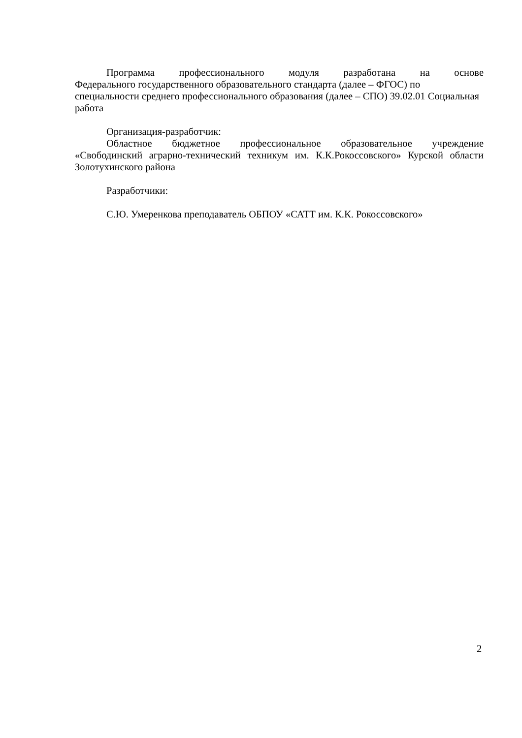Программа профессионального модуля разработана на основе
Федерального государственного образовательного стандарта (далее – ФГОС) по специальности среднего профессионального образования (далее – СПО) 39.02.01 Социальная работа
Организация-разработчик:
Областное бюджетное профессиональное образовательное учреждение «Свободинский аграрно-технический техникум им. К.К.Рокоссовского» Курской области Золотухинского района
Разработчики:
С.Ю. Умеренкова преподаватель ОБПОУ «САТТ им. К.К. Рокоссовского»
2